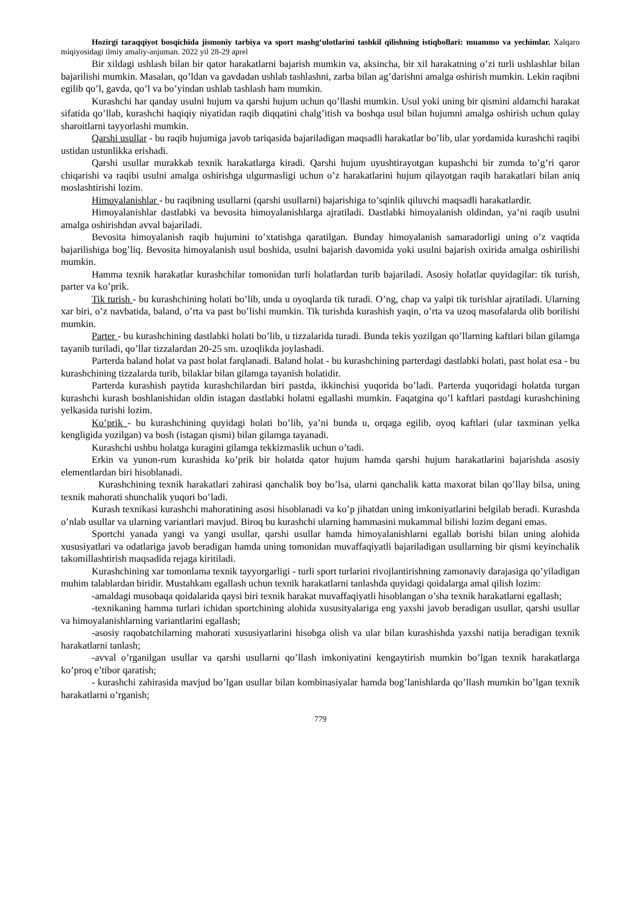Hozirgi taraqqiyot bosqichida jismoniy tarbiya va sport mashg‘ulotlarini tashkil qilishning istiqbollari: muammo va yechimlar. Xalqaro miqiyosidagi ilmiy amaliy-anjuman. 2022 yil 28-29 aprel
Bir xildagi ushlash bilan bir qator harakatlarni bajarish mumkin va, aksincha, bir xil harakatning o’zi turli ushlashlar bilan bajarilishi mumkin. Masalan, qo’ldan va gavdadan ushlab tashlashni, zarba bilan ag’darishni amalga oshirish mumkin. Lekin raqibni egilib qo’l, gavda, qo’l va bo’yindan ushlab tashlash ham mumkin.
Kurashchi har qanday usulni hujum va qarshi hujum uchun qo’llashi mumkin. Usul yoki uning bir qismini aldamchi harakat sifatida qo’llab, kurashchi haqiqiy niyatidan raqib diqqatini chalg’itish va boshqa usul bilan hujumni amalga oshirish uchun qulay sharoitlarni tayyorlashi mumkin.
Qarshi usullar - bu raqib hujumiga javob tariqasida bajariladigan maqsadli harakatlar bo’lib, ular yordamida kurashchi raqibi ustidan ustunlikka erishadi.
Qarshi usullar murakkab texnik harakatlarga kiradi. Qarshi hujum uyushtirayotgan kupashchi bir zumda to’g’ri qaror chiqarishi va raqibi usulni amalga oshirishga ulgurmasligi uchun o’z harakatlarini hujum qilayotgan raqib harakatlari bilan aniq moslashtirishi lozim.
Himoyalanishlar - bu raqibning usullarni (qarshi usullarni) bajarishiga to’sqinlik qiluvchi maqsadli harakatlardir.
Himoyalanishlar dastlabki va bevosita himoyalanishlarga ajratiladi. Dastlabki himoyalanish oldindan, ya’ni raqib usulni amalga oshirishdan avval bajariladi.
Bevosita himoyalanish raqib hujumini to’xtatishga qaratilgan. Bunday himoyalanish samaradorligi uning o’z vaqtida bajarilishiga bog’liq. Bevosita himoyalanish usul boshida, usulni bajarish davomida yoki usulni bajarish oxirida amalga oshirilishi mumkin.
Hamma texnik harakatlar kurashchilar tomonidan turli holatlardan turib bajariladi. Asosiy holatlar quyidagilar: tik turish, parter va ko’prik.
Tik turish - bu kurashchining holati bo’lib, unda u oyoqlarda tik turadi. O’ng, chap va yalpi tik turishlar ajratiladi. Ularning xar biri, o’z navbatida, baland, o’rta va past bo’lishi mumkin. Tik turishda kurashish yaqin, o’rta va uzoq masofalarda olib borilishi mumkin.
Parter - bu kurashchining dastlabki holati bo’lib, u tizzalarida turadi. Bunda tekis yozilgan qo’llarning kaftlari bilan gilamga tayanib turiladi, qo’llar tizzalardan 20-25 sm. uzoqlikda joylashadi.
Parterda baland holat va past holat farqlanadi. Baland holat - bu kurashchining parterdagi dastlabki holati, past holat esa - bu kurashchining tizzalarda turib, bilaklar bilan gilamga tayanish holatidir.
Parterda kurashish paytida kurashchilardan biri pastda, ikkinchisi yuqorida bo’ladi. Parterda yuqoridagi holatda turgan kurashchi kurash boshlanishidan oldin istagan dastlabki holatni egallashi mumkin. Faqatgina qo’l kaftlari pastdagi kurashchining yelkasida turishi lozim.
Ko’prik - bu kurashchining quyidagi holati bo’lib, ya’ni bunda u, orqaga egilib, oyoq kaftlari (ular taxminan yelka kengligida yozilgan) va bosh (istagan qismi) bilan gilamga tayanadi.
Kurashchi ushbu holatga kuragini gilamga tekkizmaslik uchun o’tadi.
Erkin va yunon-rum kurashida ko’prik bir holatda qator hujum hamda qarshi hujum harakatlarini bajarishda asosiy elementlardan biri hisoblanadi.
Kurashchining texnik harakatlari zahirasi qanchalik boy bo’lsa, ularni qanchalik katta maxorat bilan qo’llay bilsa, uning texnik mahorati shunchalik yuqori bo’ladi.
Kurash texnikasi kurashchi mahoratining asosi hisoblanadi va ko’p jihatdan uning imkoniyatlarini belgilab beradi. Kurashda o’nlab usullar va ularning variantlari mavjud. Biroq bu kurashchi ularning hammasini mukammal bilishi lozim degani emas.
Sportchi yanada yangi va yangi usullar, qarshi usullar hamda himoyalanishlarni egallab borishi bilan uning alohida xususiyatlari va odatlariga javob beradigan hamda uning tomonidan muvaffaqiyatli bajariladigan usullarning bir qismi keyinchalik takomillashtirish maqsadida rejaga kiritiladi.
Kurashchining xar tomonlama texnik tayyorgarligi - turli sport turlarini rivojlantirishning zamonaviy darajasiga qo’yiladigan muhim talablardan biridir. Mustahkam egallash uchun texnik harakatlarni tanlashda quyidagi qoidalarga amal qilish lozim:
-amaldagi musobaqa qoidalarida qaysi biri texnik harakat muvaffaqiyatli hisoblangan o’sha texnik harakatlarni egallash;
-texnikaning hamma turlari ichidan sportchining alohida xususityalariga eng yaxshi javob beradigan usullar, qarshi usullar va himoyalanishlarning variantlarini egallash;
-asosiy raqobatchilarning mahorati xususiyatlarini hisobga olish va ular bilan kurashishda yaxshi natija beradigan texnik harakatlarni tanlash;
-avval o’rganilgan usullar va qarshi usullarni qo’llash imkoniyatini kengaytirish mumkin bo’lgan texnik harakatlarga ko’proq e’tibor qaratish;
- kurashchi zahirasida mavjud bo’lgan usullar bilan kombinasiyalar hamda bog’lanishlarda qo’llash mumkin bo’lgan texnik harakatlarni o’rganish;
779